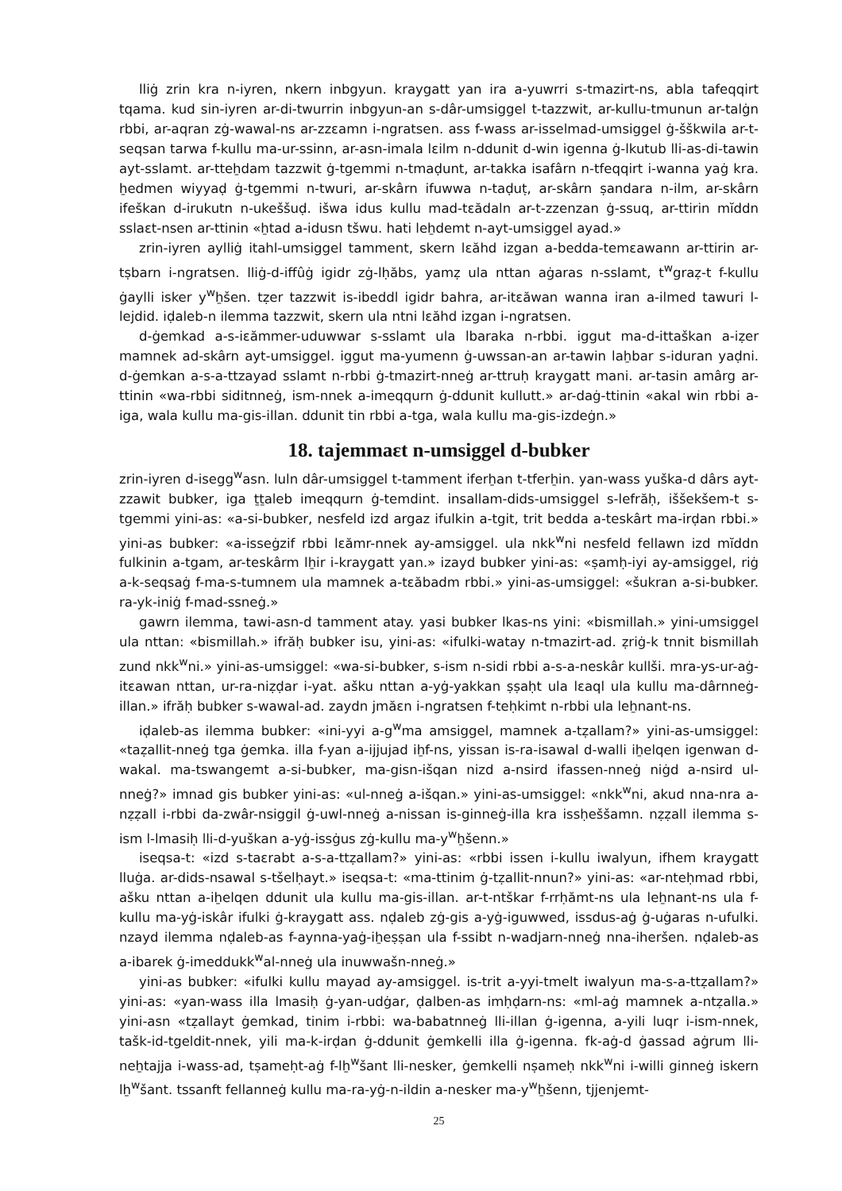lliġ zrin kra n-iyren, nkern inbgyun. kraygatt yan ira a-yuwrri s-tmazirt-ns, abla tafeqqirt tqama. kud sin-iyren ar-di-twurrin inbgyun-an s-dâr-umsiggel t-tazzwit, ar-kullu-tmunun ar-talġn rbbi, ar-aqran zġ-wawal-ns ar-zzɛamn i-ngratsen. ass f-wass ar-isselmad-umsiggel ġ-šškwila ar-t-seqsan tarwa f-kullu ma-ur-ssinn, ar-asn-imala lɛilm n-ddunit d-win igenna ġ-lkutub lli-as-di-tawin ayt-sslamt. ar-tteẖdam tazzwit ġ-tgemmi n-tmaḍunt, ar-takka isafârn n-tfeqqirt i-wanna yaġ kra. ẖedmen wiyyaḍ ġ-tgemmi n-twuri, ar-skârn ifuwwa n-taḍuṭ, ar-skârn ṣandara n-ilm, ar-skârn ifeškan d-irukutn n-ukeššuḍ. išwa idus kullu mad-tɛădaln ar-t-zzenzan ġ-ssuq, ar-ttirin mĭddn sslaɛt-nsen ar-ttinin «ẖtad a-idusn tšwu. hati leẖdemt n-ayt-umsiggel ayad.»
zrin-iyren aylliġ itahl-umsiggel tamment, skern lɛăhd izgan a-bedda-temɛawann ar-ttirin ar-tṣbarn i-ngratsen. lliġ-d-iffûġ igidr zġ-lḥăbs, yamẓ ula nttan aġaras n-sslamt, t<sup>w</sup>graẓ-t f-kullu ġaylli isker y<sup>w</sup>ẖšen. tẓer tazzwit is-ibeddl igidr bahra, ar-itɛăwan wanna iran a-ilmed tawuri l-lejdid. iḍaleb-n ilemma tazzwit, skern ula ntni lɛăhd izgan i-ngratsen.
d-ġemkad a-s-iɛămmer-uduwwar s-sslamt ula lbaraka n-rbbi. iggut ma-d-ittaškan a-iẓer mamnek ad-skârn ayt-umsiggel. iggut ma-yumenn ġ-uwssan-an ar-tawin laẖbar s-iduran yaḍni. d-ġemkan a-s-a-ttzayad sslamt n-rbbi ġ-tmazirt-nneġ ar-ttruḥ kraygatt mani. ar-tasin amârg ar-ttinin «wa-rbbi siditnneġ, ism-nnek a-imeqqurn ġ-ddunit kullutt.» ar-daġ-ttinin «akal win rbbi a-iga, wala kullu ma-gis-illan. ddunit tin rbbi a-tga, wala kullu ma-gis-izdeġn.»
18. tajemmaɛt n-umsiggel d-bubker
zrin-iyren d-isegg<sup>w</sup>asn. luln dâr-umsiggel t-tamment iferẖan t-tferẖin. yan-wass yuška-d dârs ayt-zzawit bubker, iga ṯṯaleb imeqqurn ġ-temdint. insallam-dids-umsiggel s-lefrăḥ, iššekšem-t s-tgemmi yini-as: «a-si-bubker, nesfeld izd argaz ifulkin a-tgit, trit bedda a-teskârt ma-irḍan rbbi.» yini-as bubker: «a-isseġzif rbbi lɛămr-nnek ay-amsiggel. ula nkk<sup>w</sup>ni nesfeld fellawn izd mĭddn fulkinin a-tgam, ar-teskârm lẖir i-kraygatt yan.» izayd bubker yini-as: «ṣamḥ-iyi ay-amsiggel, riġ a-k-seqsaġ f-ma-s-tumnem ula mamnek a-tɛăbadm rbbi.» yini-as-umsiggel: «šukran a-si-bubker. ra-yk-iniġ f-mad-ssneġ.»
gawrn ilemma, tawi-asn-d tamment atay. yasi bubker lkas-ns yini: «bismillah.» yini-umsiggel ula nttan: «bismillah.» ifrăḥ bubker isu, yini-as: «ifulki-watay n-tmazirt-ad. ẓriġ-k tnnit bismillah zund nkk<sup>w</sup>ni.» yini-as-umsiggel: «wa-si-bubker, s-ism n-sidi rbbi a-s-a-neskâr kullši. mra-ys-ur-aġ-itɛawan nttan, ur-ra-niẓḍar i-yat. ašku nttan a-yġ-yakkan ṣṣaḥt ula lɛaql ula kullu ma-dârnneġ-illan.» ifrăḥ bubker s-wawal-ad. zaydn jmăɛn i-ngratsen f-teḥkimt n-rbbi ula leẖnant-ns.
iḍaleb-as ilemma bubker: «ini-yyi a-g<sup>w</sup>ma amsiggel, mamnek a-tẓallam?» yini-as-umsiggel: «taẓallit-nneġ tga ġemka. illa f-yan a-ijjujad iẖf-ns, yissan is-ra-isawal d-walli iẖelqen igenwan d-wakal. ma-tswangemt a-si-bubker, ma-gisn-išqan nizd a-nsird ifassen-nneġ niġd a-nsird ul-nneġ?» imnad gis bubker yini-as: «ul-nneġ a-išqan.» yini-as-umsiggel: «nkk<sup>w</sup>ni, akud nna-nra a-nẓẓall i-rbbi da-zwâr-nsiggil ġ-uwl-nneġ a-nissan is-ginneġ-illa kra issḥeššamn. nẓẓall ilemma s-ism l-lmasiḥ lli-d-yuškan a-yġ-issġus zġ-kullu ma-y<sup>w</sup>ẖšenn.»
iseqsa-t: «izd s-taɛrabt a-s-a-ttẓallam?» yini-as: «rbbi issen i-kullu iwalyun, ifhem kraygatt lluġa. ar-dids-nsawal s-tšelḥayt.» iseqsa-t: «ma-ttinim ġ-tẓallit-nnun?» yini-as: «ar-nteḥmad rbbi, ašku nttan a-iẖelqen ddunit ula kullu ma-gis-illan. ar-t-ntškar f-rrḥămt-ns ula leẖnant-ns ula f-kullu ma-yġ-iskâr ifulki ġ-kraygatt ass. nḍaleb zġ-gis a-yġ-iguwwed, issdus-aġ ġ-uġaras n-ufulki. nzayd ilemma nḍaleb-as f-aynna-yaġ-iẖeṣṣan ula f-ssibt n-wadjarn-nneġ nna-iheršen. nḍaleb-as a-ibarek ġ-imeddukk<sup>w</sup>al-nneġ ula inuwwašn-nneġ.»
yini-as bubker: «ifulki kullu mayad ay-amsiggel. is-trit a-yyi-tmelt iwalyun ma-s-a-ttẓallam?» yini-as: «yan-wass illa lmasiḥ ġ-yan-udġar, ḍalben-as imḥḍarn-ns: «ml-aġ mamnek a-ntẓalla.» yini-asn «tẓallayt ġemkad, tinim i-rbbi: wa-babatnneġ lli-illan ġ-igenna, a-yili luqr i-ism-nnek, tašk-id-tgeldit-nnek, yili ma-k-irḍan ġ-ddunit ġemkelli illa ġ-igenna. fk-aġ-d ġassad aġrum lli-neẖtajja i-wass-ad, tṣameḥt-aġ f-lẖ<sup>w</sup>šant lli-nesker, ġemkelli nṣameḥ nkk<sup>w</sup>ni i-willi ginneġ iskern lẖ<sup>w</sup>šant. tssanft fellanneġ kullu ma-ra-yġ-n-ildin a-nesker ma-y<sup>w</sup>ẖšenn, tjjenjemt-
25